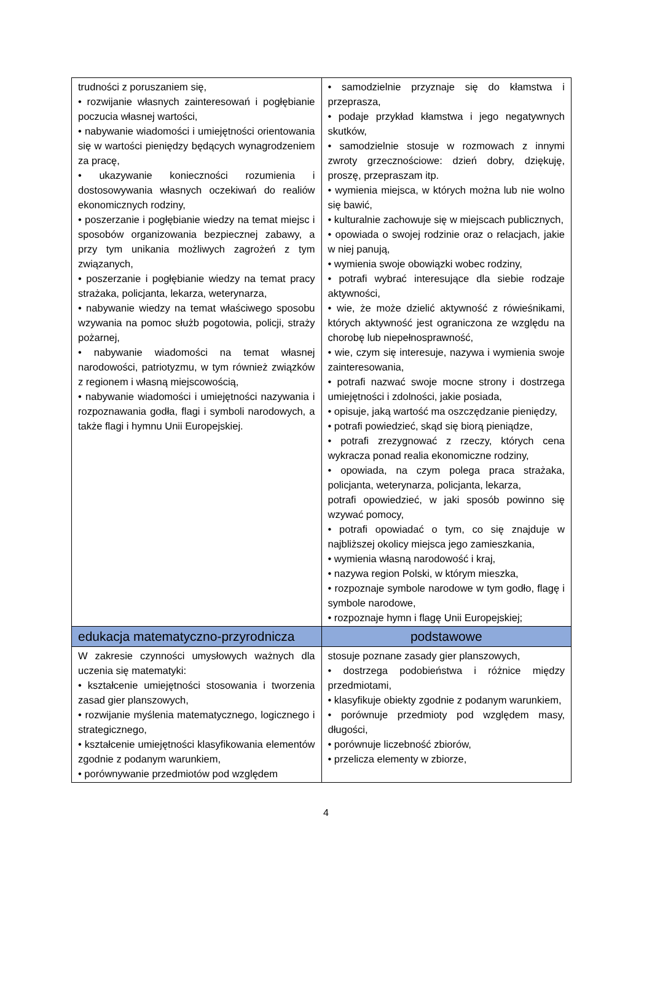| trudności z poruszaniem się, • rozwijanie własnych zainteresowań i pogłębianie poczucia własnej wartości, • nabywanie wiadomości i umiejętności orientowania się w wartości pieniędzy będących wynagrodzeniem za pracę, • ukazywanie konieczności rozumienia i dostosowywania własnych oczekiwań do realiów ekonomicznych rodziny, • poszerzanie i pogłębianie wiedzy na temat miejsc i sposobów organizowania bezpiecznej zabawy, a przy tym unikania możliwych zagrożeń z tym związanych, • poszerzanie i pogłębianie wiedzy na temat pracy strażaka, policjanta, lekarza, weterynarza, • nabywanie wiedzy na temat właściwego sposobu wzywania na pomoc służb pogotowia, policji, straży pożarnej, • nabywanie wiadomości na temat własnej narodowości, patriotyzmu, w tym również związków z regionem i własną miejscowością, • nabywanie wiadomości i umiejętności nazywania i rozpoznawania godła, flagi i symboli narodowych, a także flagi i hymnu Unii Europejskiej. | • samodzielnie przyznaje się do kłamstwa i przeprasza, • podaje przykład kłamstwa i jego negatywnych skutków, • samodzielnie stosuje w rozmowach z innymi zwroty grzecznościowe: dzień dobry, dziękuję, proszę, przepraszam itp. • wymienia miejsca, w których można lub nie wolno się bawić, • kulturalnie zachowuje się w miejscach publicznych, • opowiada o swojej rodzinie oraz o relacjach, jakie w niej panują, • wymienia swoje obowiązki wobec rodziny, • potrafi wybrać interesujące dla siebie rodzaje aktywności, • wie, że może dzielić aktywność z rówieśnikami, których aktywność jest ograniczona ze względu na chorobę lub niepełnosprawność, • wie, czym się interesuje, nazywa i wymienia swoje zainteresowania, • potrafi nazwać swoje mocne strony i dostrzega umiejętności i zdolności, jakie posiada, • opisuje, jaką wartość ma oszczędzanie pieniędzy, • potrafi powiedzieć, skąd się biorą pieniądze, • potrafi zrezygnować z rzeczy, których cena wykracza ponad realia ekonomiczne rodziny, • opowiada, na czym polega praca strażaka, policjanta, weterynarza, policjanta, lekarza, potrafi opowiedzieć, w jaki sposób powinno się wzywać pomocy, • potrafi opowiadać o tym, co się znajduje w najbliższej okolicy miejsca jego zamieszkania, • wymienia własną narodowość i kraj, • nazywa region Polski, w którym mieszka, • rozpoznaje symbole narodowe w tym godło, flagę i symbole narodowe, • rozpoznaje hymn i flagę Unii Europejskiej; |
| edukacja matematyczno-przyrodnicza | podstawowe |
| W zakresie czynności umysłowych ważnych dla uczenia się matematyki: • kształcenie umiejętności stosowania i tworzenia zasad gier planszowych, • rozwijanie myślenia matematycznego, logicznego i strategicznego, • kształcenie umiejętności klasyfikowania elementów zgodnie z podanym warunkiem, • porównywanie przedmiotów pod względem | stosuje poznane zasady gier planszowych, • dostrzega podobieństwa i różnice między przedmiotami, • klasyfikuje obiekty zgodnie z podanym warunkiem, • porównuje przedmioty pod względem masy, długości, • porównuje liczebność zbiorów, • przelicza elementy w zbiorze, |
4